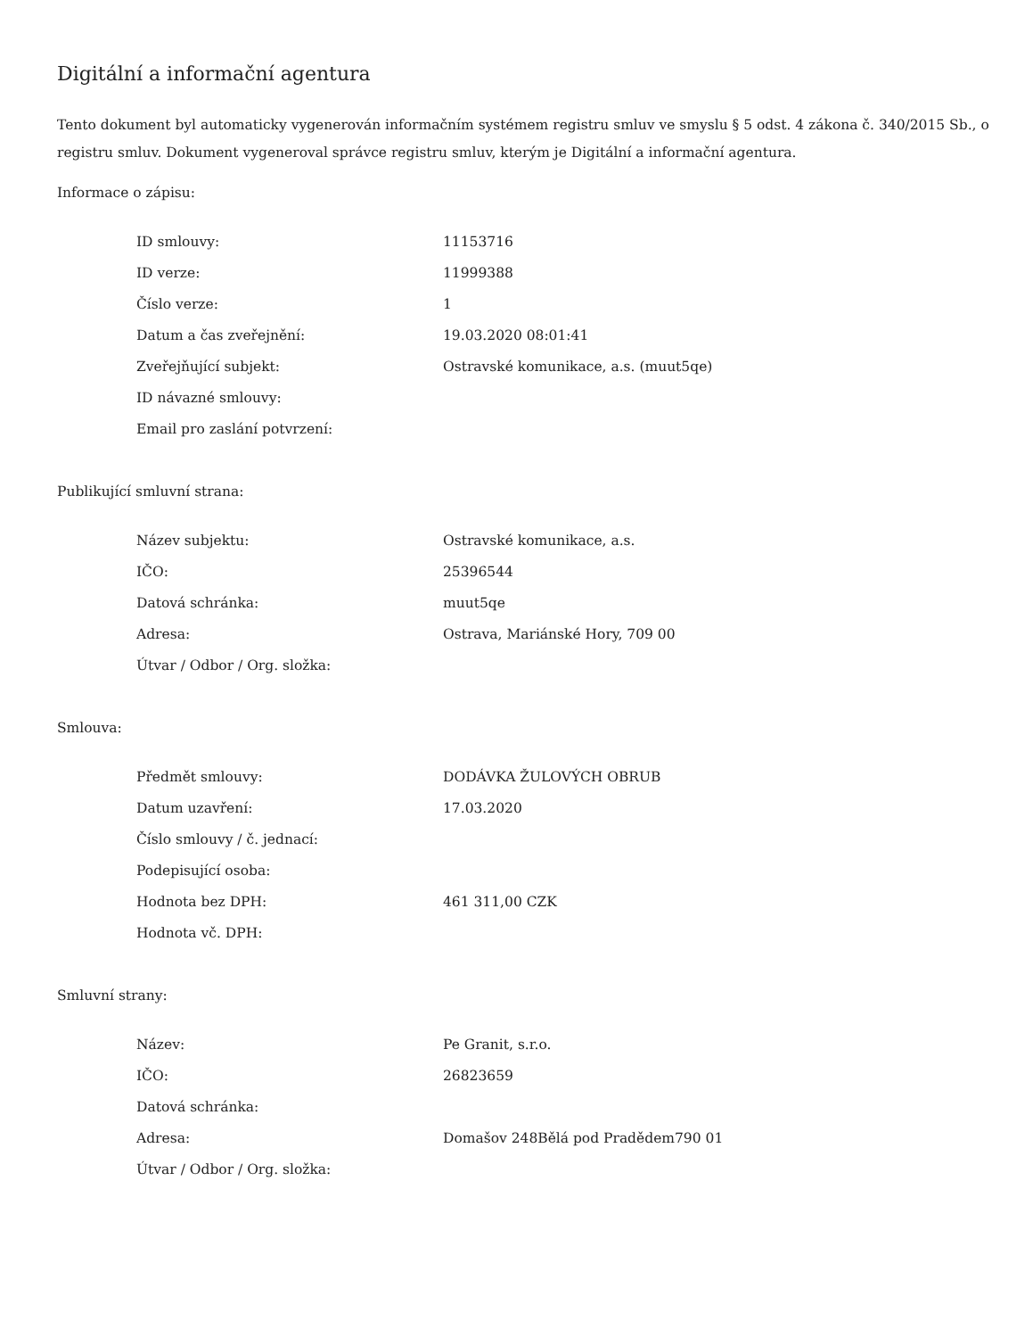Digitální a informační agentura
Tento dokument byl automaticky vygenerován informačním systémem registru smluv ve smyslu § 5 odst. 4 zákona č. 340/2015 Sb., o registru smluv. Dokument vygeneroval správce registru smluv, kterým je Digitální a informační agentura.
Informace o zápisu:
| ID smlouvy: | 11153716 |
| ID verze: | 11999388 |
| Číslo verze: | 1 |
| Datum a čas zveřejnění: | 19.03.2020 08:01:41 |
| Zveřejňující subjekt: | Ostravské komunikace, a.s. (muut5qe) |
| ID návazné smlouvy: | |
| Email pro zaslání potvrzení: | |
Publikující smluvní strana:
| Název subjektu: | Ostravské komunikace, a.s. |
| IČO: | 25396544 |
| Datová schránka: | muut5qe |
| Adresa: | Ostrava, Mariánské Hory, 709 00 |
| Útvar / Odbor / Org. složka: | |
Smlouva:
| Předmět smlouvy: | DODÁVKA ŽULOVÝCH OBRUB |
| Datum uzavření: | 17.03.2020 |
| Číslo smlouvy / č. jednací: | |
| Podepisující osoba: | |
| Hodnota bez DPH: | 461 311,00 CZK |
| Hodnota vč. DPH: | |
Smluvní strany:
| Název: | Pe Granit, s.r.o. |
| IČO: | 26823659 |
| Datová schránka: | |
| Adresa: | Domašov 248Bělá pod Pradědem790 01 |
| Útvar / Odbor / Org. složka: | |